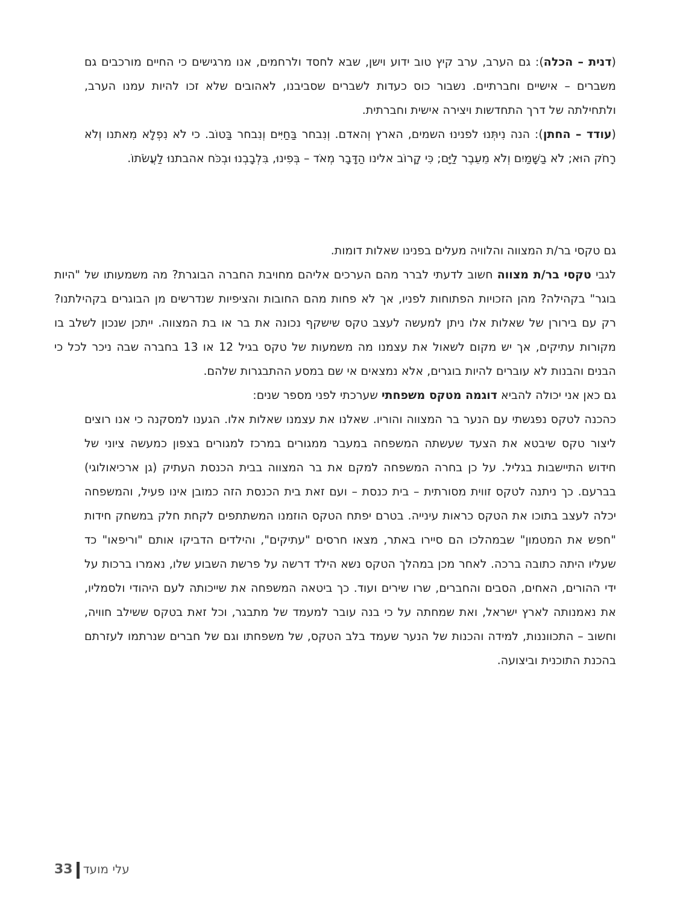(דנית – הכלה): גם הערב, ערב קיץ טוב ידוע וישן, שבא לחסד ולרחמים, אנו מרגישים כי החיים מורכבים גם משברים – אישיים וחברתיים. נשבור כוס כעדות לשברים שסביבנו, לאהובים שלא זכו להיות עמנו הערב, ולתחילתה של דרך התחדשות ויצירה אישית וחברתית.
(עודד – החתן): הנה נִיתְּנוּ לפנינוּ השמים, הארץ וְהאדם. וְנִבחר בַּחַיִּים וְנִבחר בַּטוֹב. כי לֹא נִפְלָא מִאתנו וְלֹא רָחֹק הוּא; לֹא בַשָּׁמַיִם וְלֹא מֵעֵבֶר לַיָּם; כִּי קָרוֹב אלינו הַדָּבָר מְאֹד – בְּפִינוּ, בִּלְבָבְנוּ וּבְכֹּח אהבתנוּ לַעֲשֹׂתוֹ.
גם טקסי בר/ת המצווה והלוויה מעלים בפנינו שאלות דומות.
לגבי טקסי בר/ת מצווה חשוב לדעתי לברר מהם הערכים אליהם מחויבת החברה הבוגרת? מה משמעותו של "היות בוגר" בקהילה? מהן הזכויות הפתוחות לפניו, אך לא פחות מהם החובות והציפיות שנדרשים מן הבוגרים בקהילתנו? רק עם בירורן של שאלות אלו ניתן למעשה לעצב טקס שישקף נכונה את בר או בת המצווה. ייתכן שנכון לשלב בו מקורות עתיקים, אך יש מקום לשאול את עצמנו מה משמעות של טקס בגיל 12 או 13 בחברה שבה ניכר לכל כי הבנים והבנות לא עוברים להיות בוגרים, אלא נמצאים אי שם במסע ההתבגרות שלהם.
גם כאן אני יכולה להביא דוגמה מטקס משפחתי שערכתי לפני מספר שנים:
כהכנה לטקס נפגשתי עם הנער בר המצווה והוריו. שאלנו את עצמנו שאלות אלו. הגענו למסקנה כי אנו רוצים ליצור טקס שיבטא את הצעד שעשתה המשפחה במעבר ממגורים במרכז למגורים בצפון כמעשה ציוני של חידוש התיישבות בגליל. על כן בחרה המשפחה למקם את בר המצווה בבית הכנסת העתיק (גן ארכיאולוגי) בברעם. כך ניתנה לטקס זווית מסורתית – בית כנסת – ועם זאת בית הכנסת הזה כמובן אינו פעיל, והמשפחה יכלה לעצב בתוכו את הטקס כראות עינייה. בטרם יפתח הטקס הוזמנו המשתתפים לקחת חלק במשחק חידות "חפש את המטמון" שבמהלכו הם סיירו באתר, מצאו חרסים "עתיקים", והילדים הדביקו אותם "וריפאו" כד שעליו היתה כתובה ברכה. לאחר מכן במהלך הטקס נשא הילד דרשה על פרשת השבוע שלו, נאמרו ברכות על ידי ההורים, האחים, הסבים והחברים, שרו שירים ועוד. כך ביטאה המשפחה את שייכותה לעם היהודי ולסמליו, את נאמנותה לארץ ישראל, ואת שמחתה על כי בנה עובר למעמד של מתבגר, וכל זאת בטקס ששילב חוויה, וחשוב – התכווננות, למידה והכנות של הנער שעמד בלב הטקס, של משפחתו וגם של חברים שנרתמו לעזרתם בהכנת התוכנית וביצועה.
33 עלי מועד